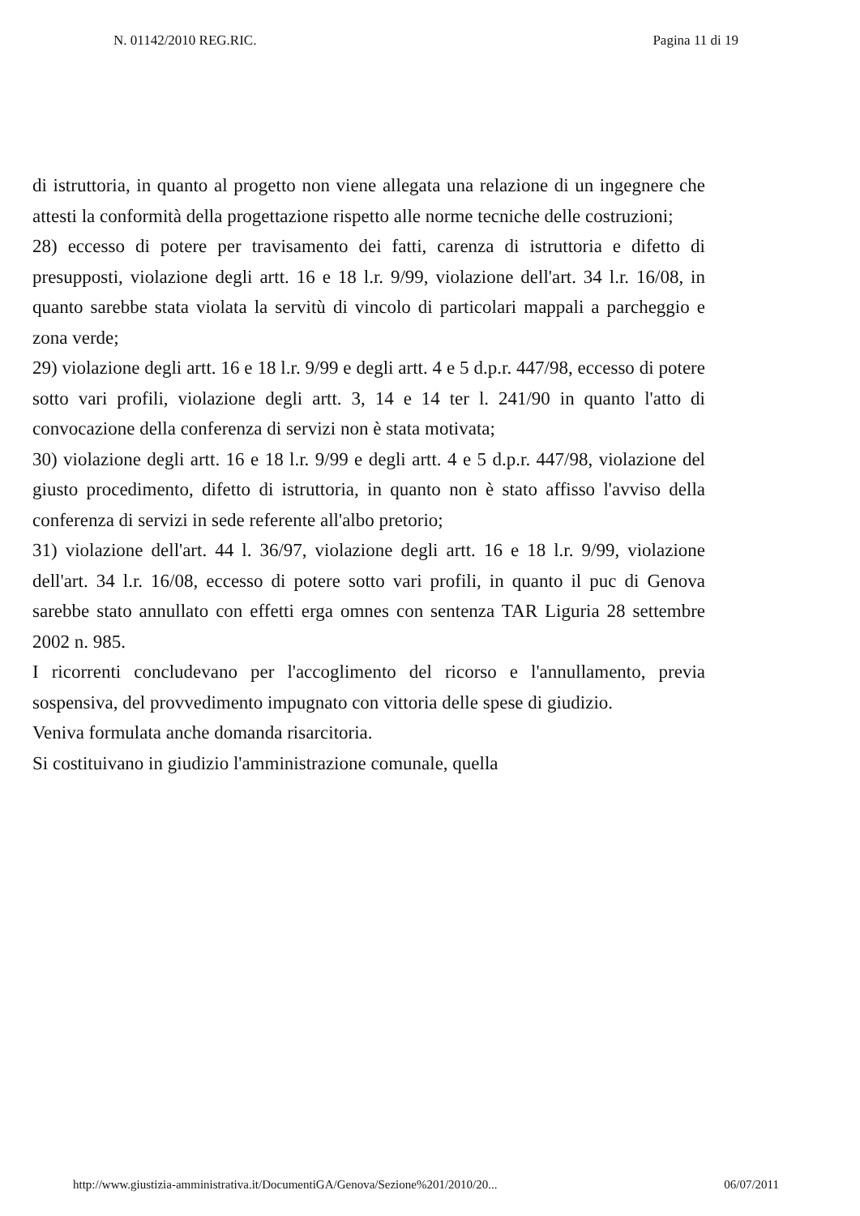N. 01142/2010 REG.RIC. Pagina 11 di 19
di istruttoria, in quanto al progetto non viene allegata una relazione di un ingegnere che attesti la conformità della progettazione rispetto alle norme tecniche delle costruzioni;
28) eccesso di potere per travisamento dei fatti, carenza di istruttoria e difetto di presupposti, violazione degli artt. 16 e 18 l.r. 9/99, violazione dell'art. 34 l.r. 16/08, in quanto sarebbe stata violata la servitù di vincolo di particolari mappali a parcheggio e zona verde;
29) violazione degli artt. 16 e 18 l.r. 9/99 e degli artt. 4 e 5 d.p.r. 447/98, eccesso di potere sotto vari profili, violazione degli artt. 3, 14 e 14 ter l. 241/90 in quanto l'atto di convocazione della conferenza di servizi non è stata motivata;
30) violazione degli artt. 16 e 18 l.r. 9/99 e degli artt. 4 e 5 d.p.r. 447/98, violazione del giusto procedimento, difetto di istruttoria, in quanto non è stato affisso l'avviso della conferenza di servizi in sede referente all'albo pretorio;
31) violazione dell'art. 44 l. 36/97, violazione degli artt. 16 e 18 l.r. 9/99, violazione dell'art. 34 l.r. 16/08, eccesso di potere sotto vari profili, in quanto il puc di Genova sarebbe stato annullato con effetti erga omnes con sentenza TAR Liguria 28 settembre 2002 n. 985.
I ricorrenti concludevano per l'accoglimento del ricorso e l'annullamento, previa sospensiva, del provvedimento impugnato con vittoria delle spese di giudizio.
Veniva formulata anche domanda risarcitoria.
Si costituivano in giudizio l'amministrazione comunale, quella
http://www.giustizia-amministrativa.it/DocumentiGA/Genova/Sezione%201/2010/20... 06/07/2011